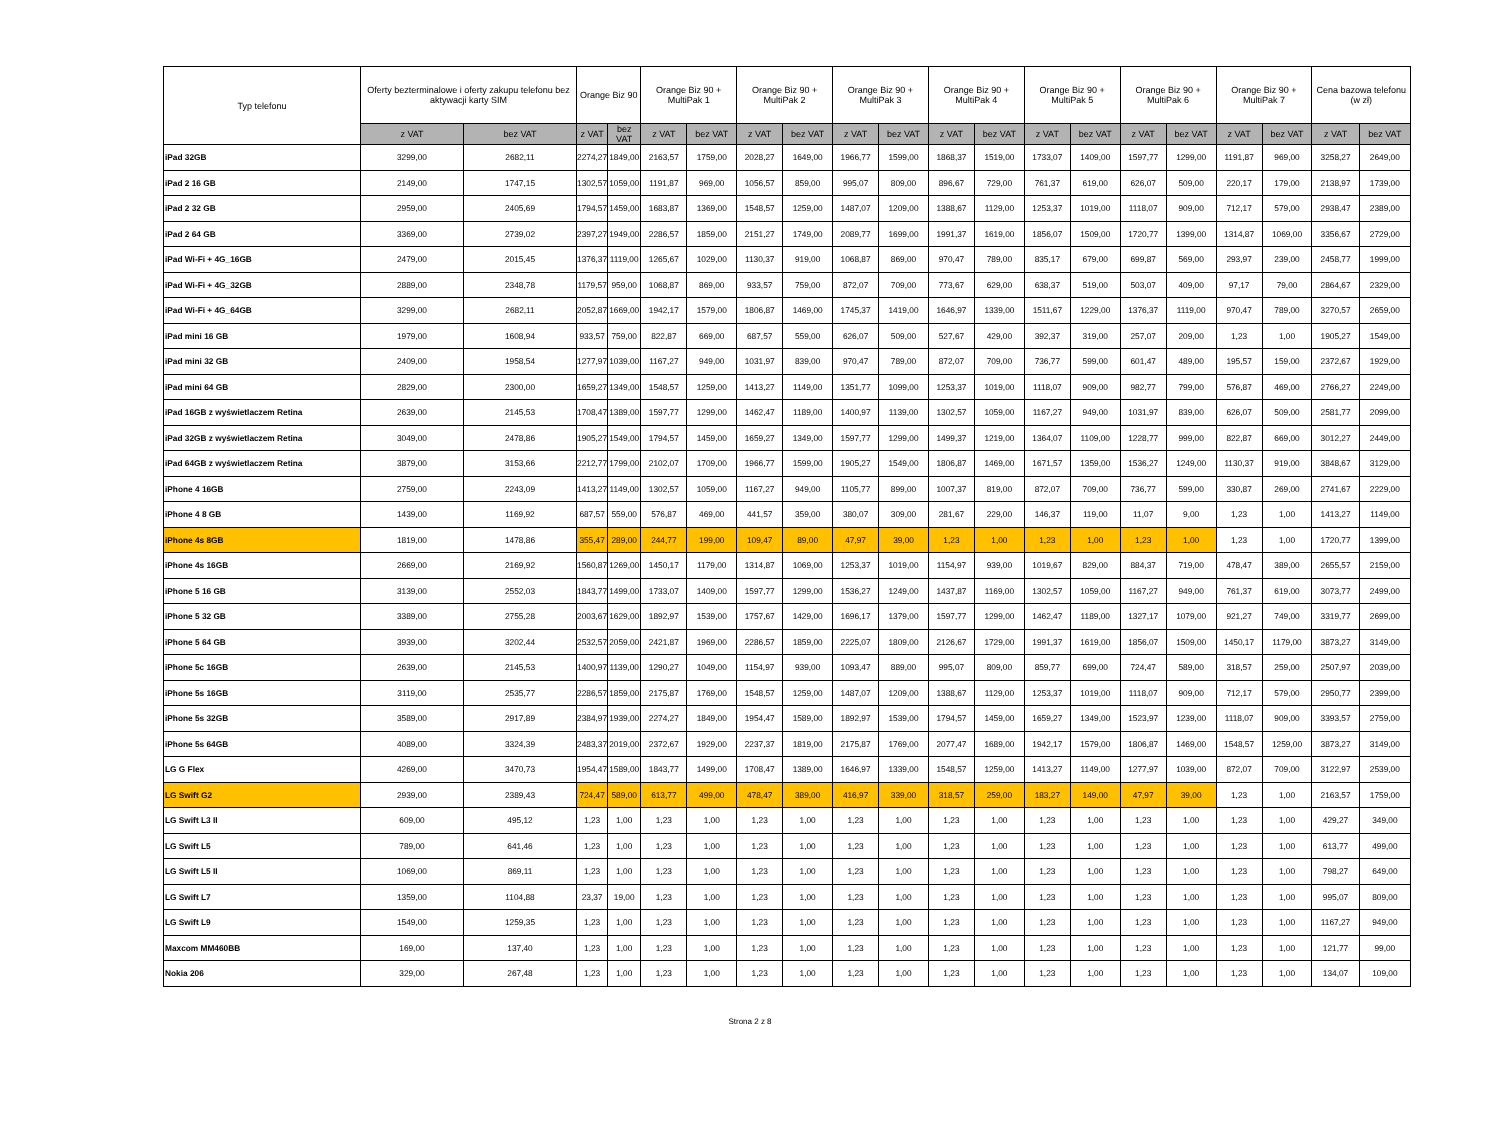| Typ telefonu | Oferty bezterminalowe i oferty zakupu telefonu bez aktywacji karty SIM | | Orange Biz 90 | | Orange Biz 90 + MultiPak 1 | | Orange Biz 90 + MultiPak 2 | | Orange Biz 90 + MultiPak 3 | | Orange Biz 90 + MultiPak 4 | | Orange Biz 90 + MultiPak 5 | | Orange Biz 90 + MultiPak 6 | | Orange Biz 90 + MultiPak 7 | | Cena bazowa telefonu (w zł) | |
| --- | --- | --- | --- | --- | --- | --- | --- | --- | --- | --- | --- | --- | --- | --- | --- | --- | --- | --- | --- | --- |
| | z VAT | bez VAT | z VAT | bez VAT | z VAT | bez VAT | z VAT | bez VAT | z VAT | bez VAT | z VAT | bez VAT | z VAT | bez VAT | z VAT | bez VAT | z VAT | bez VAT | z VAT | bez VAT |
| iPad 32GB | 3299,00 | 2682,11 | 2274,27 | 1849,00 | 2163,57 | 1759,00 | 2028,27 | 1649,00 | 1966,77 | 1599,00 | 1868,37 | 1519,00 | 1733,07 | 1409,00 | 1597,77 | 1299,00 | 1191,87 | 969,00 | 3258,27 | 2649,00 |
| iPad 2 16 GB | 2149,00 | 1747,15 | 1302,57 | 1059,00 | 1191,87 | 969,00 | 1056,57 | 859,00 | 995,07 | 809,00 | 896,67 | 729,00 | 761,37 | 619,00 | 626,07 | 509,00 | 220,17 | 179,00 | 2138,97 | 1739,00 |
| iPad 2 32 GB | 2959,00 | 2405,69 | 1794,57 | 1459,00 | 1683,87 | 1369,00 | 1548,57 | 1259,00 | 1487,07 | 1209,00 | 1388,67 | 1129,00 | 1253,37 | 1019,00 | 1118,07 | 909,00 | 712,17 | 579,00 | 2938,47 | 2389,00 |
| iPad 2 64 GB | 3369,00 | 2739,02 | 2397,27 | 1949,00 | 2286,57 | 1859,00 | 2151,27 | 1749,00 | 2089,77 | 1699,00 | 1991,37 | 1619,00 | 1856,07 | 1509,00 | 1720,77 | 1399,00 | 1314,87 | 1069,00 | 3356,67 | 2729,00 |
| iPad Wi-Fi + 4G_16GB | 2479,00 | 2015,45 | 1376,37 | 1119,00 | 1265,67 | 1029,00 | 1130,37 | 919,00 | 1068,87 | 869,00 | 970,47 | 789,00 | 835,17 | 679,00 | 699,87 | 569,00 | 293,97 | 239,00 | 2458,77 | 1999,00 |
| iPad Wi-Fi + 4G_32GB | 2889,00 | 2348,78 | 1179,57 | 959,00 | 1068,87 | 869,00 | 933,57 | 759,00 | 872,07 | 709,00 | 773,67 | 629,00 | 638,37 | 519,00 | 503,07 | 409,00 | 97,17 | 79,00 | 2864,67 | 2329,00 |
| iPad Wi-Fi + 4G_64GB | 3299,00 | 2682,11 | 2052,87 | 1669,00 | 1942,17 | 1579,00 | 1806,87 | 1469,00 | 1745,37 | 1419,00 | 1646,97 | 1339,00 | 1511,67 | 1229,00 | 1376,37 | 1119,00 | 970,47 | 789,00 | 3270,57 | 2659,00 |
| iPad mini 16 GB | 1979,00 | 1608,94 | 933,57 | 759,00 | 822,87 | 669,00 | 687,57 | 559,00 | 626,07 | 509,00 | 527,67 | 429,00 | 392,37 | 319,00 | 257,07 | 209,00 | 1,23 | 1,00 | 1905,27 | 1549,00 |
| iPad mini 32 GB | 2409,00 | 1958,54 | 1277,97 | 1039,00 | 1167,27 | 949,00 | 1031,97 | 839,00 | 970,47 | 789,00 | 872,07 | 709,00 | 736,77 | 599,00 | 601,47 | 489,00 | 195,57 | 159,00 | 2372,67 | 1929,00 |
| iPad mini 64 GB | 2829,00 | 2300,00 | 1659,27 | 1349,00 | 1548,57 | 1259,00 | 1413,27 | 1149,00 | 1351,77 | 1099,00 | 1253,37 | 1019,00 | 1118,07 | 909,00 | 982,77 | 799,00 | 576,87 | 469,00 | 2766,27 | 2249,00 |
| iPad 16GB z wyświetlaczem Retina | 2639,00 | 2145,53 | 1708,47 | 1389,00 | 1597,77 | 1299,00 | 1462,47 | 1189,00 | 1400,97 | 1139,00 | 1302,57 | 1059,00 | 1167,27 | 949,00 | 1031,97 | 839,00 | 626,07 | 509,00 | 2581,77 | 2099,00 |
| iPad 32GB z wyświetlaczem Retina | 3049,00 | 2478,86 | 1905,27 | 1549,00 | 1794,57 | 1459,00 | 1659,27 | 1349,00 | 1597,77 | 1299,00 | 1499,37 | 1219,00 | 1364,07 | 1109,00 | 1228,77 | 999,00 | 822,87 | 669,00 | 3012,27 | 2449,00 |
| iPad 64GB z wyświetlaczem Retina | 3879,00 | 3153,66 | 2212,77 | 1799,00 | 2102,07 | 1709,00 | 1966,77 | 1599,00 | 1905,27 | 1549,00 | 1806,87 | 1469,00 | 1671,57 | 1359,00 | 1536,27 | 1249,00 | 1130,37 | 919,00 | 3848,67 | 3129,00 |
| iPhone 4 16GB | 2759,00 | 2243,09 | 1413,27 | 1149,00 | 1302,57 | 1059,00 | 1167,27 | 949,00 | 1105,77 | 899,00 | 1007,37 | 819,00 | 872,07 | 709,00 | 736,77 | 599,00 | 330,87 | 269,00 | 2741,67 | 2229,00 |
| iPhone 4 8 GB | 1439,00 | 1169,92 | 687,57 | 559,00 | 576,87 | 469,00 | 441,57 | 359,00 | 380,07 | 309,00 | 281,67 | 229,00 | 146,37 | 119,00 | 11,07 | 9,00 | 1,23 | 1,00 | 1413,27 | 1149,00 |
| iPhone 4s 8GB | 1819,00 | 1478,86 | 355,47 | 289,00 | 244,77 | 199,00 | 109,47 | 89,00 | 47,97 | 39,00 | 1,23 | 1,00 | 1,23 | 1,00 | 1,23 | 1,00 | 1,23 | 1,00 | 1720,77 | 1399,00 |
| iPhone 4s 16GB | 2669,00 | 2169,92 | 1560,87 | 1269,00 | 1450,17 | 1179,00 | 1314,87 | 1069,00 | 1253,37 | 1019,00 | 1154,97 | 939,00 | 1019,67 | 829,00 | 884,37 | 719,00 | 478,47 | 389,00 | 2655,57 | 2159,00 |
| iPhone 5 16 GB | 3139,00 | 2552,03 | 1843,77 | 1499,00 | 1733,07 | 1409,00 | 1597,77 | 1299,00 | 1536,27 | 1249,00 | 1437,87 | 1169,00 | 1302,57 | 1059,00 | 1167,27 | 949,00 | 761,37 | 619,00 | 3073,77 | 2499,00 |
| iPhone 5 32 GB | 3389,00 | 2755,28 | 2003,67 | 1629,00 | 1892,97 | 1539,00 | 1757,67 | 1429,00 | 1696,17 | 1379,00 | 1597,77 | 1299,00 | 1462,47 | 1189,00 | 1327,17 | 1079,00 | 921,27 | 749,00 | 3319,77 | 2699,00 |
| iPhone 5 64 GB | 3939,00 | 3202,44 | 2532,57 | 2059,00 | 2421,87 | 1969,00 | 2286,57 | 1859,00 | 2225,07 | 1809,00 | 2126,67 | 1729,00 | 1991,37 | 1619,00 | 1856,07 | 1509,00 | 1450,17 | 1179,00 | 3873,27 | 3149,00 |
| iPhone 5c 16GB | 2639,00 | 2145,53 | 1400,97 | 1139,00 | 1290,27 | 1049,00 | 1154,97 | 939,00 | 1093,47 | 889,00 | 995,07 | 809,00 | 859,77 | 699,00 | 724,47 | 589,00 | 318,57 | 259,00 | 2507,97 | 2039,00 |
| iPhone 5s 16GB | 3119,00 | 2535,77 | 2286,57 | 1859,00 | 2175,87 | 1769,00 | 1548,57 | 1259,00 | 1487,07 | 1209,00 | 1388,67 | 1129,00 | 1253,37 | 1019,00 | 1118,07 | 909,00 | 712,17 | 579,00 | 2950,77 | 2399,00 |
| iPhone 5s 32GB | 3589,00 | 2917,89 | 2384,97 | 1939,00 | 2274,27 | 1849,00 | 1954,47 | 1589,00 | 1892,97 | 1539,00 | 1794,57 | 1459,00 | 1659,27 | 1349,00 | 1523,97 | 1239,00 | 1118,07 | 909,00 | 3393,57 | 2759,00 |
| iPhone 5s 64GB | 4089,00 | 3324,39 | 2483,37 | 2019,00 | 2372,67 | 1929,00 | 2237,37 | 1819,00 | 2175,87 | 1769,00 | 2077,47 | 1689,00 | 1942,17 | 1579,00 | 1806,87 | 1469,00 | 1548,57 | 1259,00 | 3873,27 | 3149,00 |
| LG G Flex | 4269,00 | 3470,73 | 1954,47 | 1589,00 | 1843,77 | 1499,00 | 1708,47 | 1389,00 | 1646,97 | 1339,00 | 1548,57 | 1259,00 | 1413,27 | 1149,00 | 1277,97 | 1039,00 | 872,07 | 709,00 | 3122,97 | 2539,00 |
| LG Swift G2 | 2939,00 | 2389,43 | 724,47 | 589,00 | 613,77 | 499,00 | 478,47 | 389,00 | 416,97 | 339,00 | 318,57 | 259,00 | 183,27 | 149,00 | 47,97 | 39,00 | 1,23 | 1,00 | 2163,57 | 1759,00 |
| LG Swift L3 II | 609,00 | 495,12 | 1,23 | 1,00 | 1,23 | 1,00 | 1,23 | 1,00 | 1,23 | 1,00 | 1,23 | 1,00 | 1,23 | 1,00 | 1,23 | 1,00 | 1,23 | 1,00 | 429,27 | 349,00 |
| LG Swift L5 | 789,00 | 641,46 | 1,23 | 1,00 | 1,23 | 1,00 | 1,23 | 1,00 | 1,23 | 1,00 | 1,23 | 1,00 | 1,23 | 1,00 | 1,23 | 1,00 | 1,23 | 1,00 | 613,77 | 499,00 |
| LG Swift L5 II | 1069,00 | 869,11 | 1,23 | 1,00 | 1,23 | 1,00 | 1,23 | 1,00 | 1,23 | 1,00 | 1,23 | 1,00 | 1,23 | 1,00 | 1,23 | 1,00 | 1,23 | 1,00 | 798,27 | 649,00 |
| LG Swift L7 | 1359,00 | 1104,88 | 23,37 | 19,00 | 1,23 | 1,00 | 1,23 | 1,00 | 1,23 | 1,00 | 1,23 | 1,00 | 1,23 | 1,00 | 1,23 | 1,00 | 1,23 | 1,00 | 995,07 | 809,00 |
| LG Swift L9 | 1549,00 | 1259,35 | 1,23 | 1,00 | 1,23 | 1,00 | 1,23 | 1,00 | 1,23 | 1,00 | 1,23 | 1,00 | 1,23 | 1,00 | 1,23 | 1,00 | 1,23 | 1,00 | 1167,27 | 949,00 |
| Maxcom MM460BB | 169,00 | 137,40 | 1,23 | 1,00 | 1,23 | 1,00 | 1,23 | 1,00 | 1,23 | 1,00 | 1,23 | 1,00 | 1,23 | 1,00 | 1,23 | 1,00 | 1,23 | 1,00 | 121,77 | 99,00 |
| Nokia 206 | 329,00 | 267,48 | 1,23 | 1,00 | 1,23 | 1,00 | 1,23 | 1,00 | 1,23 | 1,00 | 1,23 | 1,00 | 1,23 | 1,00 | 1,23 | 1,00 | 1,23 | 1,00 | 134,07 | 109,00 |
Strona 2 z 8